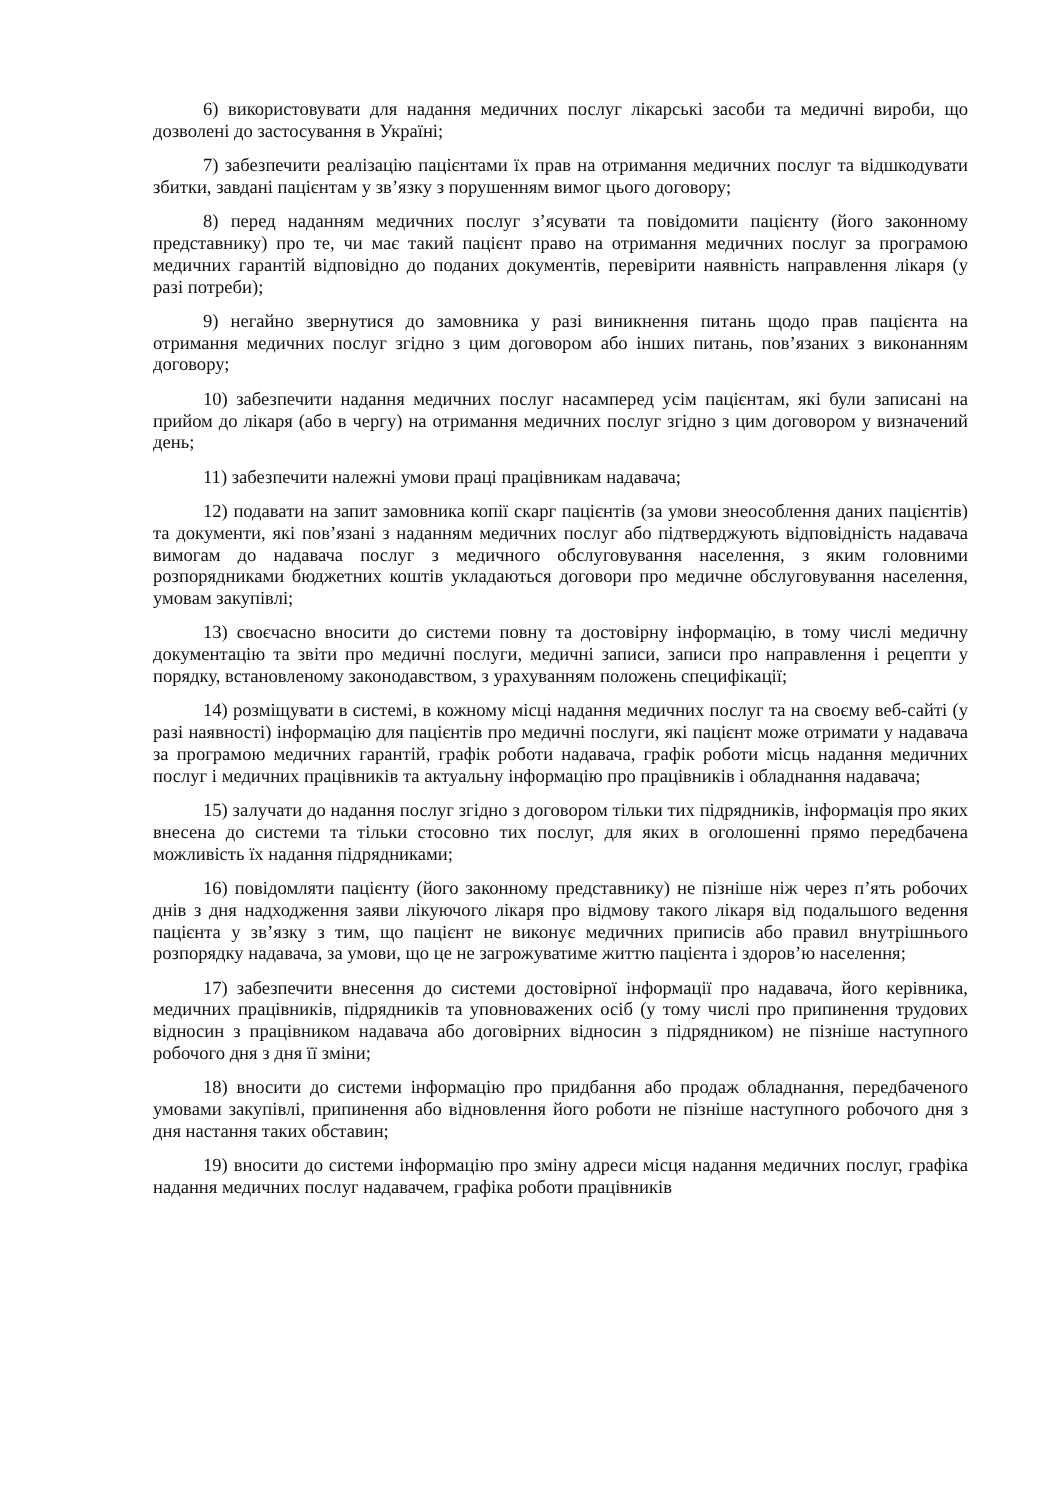6) використовувати для надання медичних послуг лікарські засоби та медичні вироби, що дозволені до застосування в Україні;
7) забезпечити реалізацію пацієнтами їх прав на отримання медичних послуг та відшкодувати збитки, завдані пацієнтам у зв’язку з порушенням вимог цього договору;
8) перед наданням медичних послуг з’ясувати та повідомити пацієнту (його законному представнику) про те, чи має такий пацієнт право на отримання медичних послуг за програмою медичних гарантій відповідно до поданих документів, перевірити наявність направлення лікаря (у разі потреби);
9) негайно звернутися до замовника у разі виникнення питань щодо прав пацієнта на отримання медичних послуг згідно з цим договором або інших питань, пов’язаних з виконанням договору;
10) забезпечити надання медичних послуг насамперед усім пацієнтам, які були записані на прийом до лікаря (або в чергу) на отримання медичних послуг згідно з цим договором у визначений день;
11) забезпечити належні умови праці працівникам надавача;
12) подавати на запит замовника копії скарг пацієнтів (за умови знеособлення даних пацієнтів) та документи, які пов’язані з наданням медичних послуг або підтверджують відповідність надавача вимогам до надавача послуг з медичного обслуговування населення, з яким головними розпорядниками бюджетних коштів укладаються договори про медичне обслуговування населення, умовам закупівлі;
13) своєчасно вносити до системи повну та достовірну інформацію, в тому числі медичну документацію та звіти про медичні послуги, медичні записи, записи про направлення і рецепти у порядку, встановленому законодавством, з урахуванням положень специфікації;
14) розміщувати в системі, в кожному місці надання медичних послуг та на своєму веб-сайті (у разі наявності) інформацію для пацієнтів про медичні послуги, які пацієнт може отримати у надавача за програмою медичних гарантій, графік роботи надавача, графік роботи місць надання медичних послуг і медичних працівників та актуальну інформацію про працівників і обладнання надавача;
15) залучати до надання послуг згідно з договором тільки тих підрядників, інформація про яких внесена до системи та тільки стосовно тих послуг, для яких в оголошенні прямо передбачена можливість їх надання підрядниками;
16) повідомляти пацієнту (його законному представнику) не пізніше ніж через п’ять робочих днів з дня надходження заяви лікуючого лікаря про відмову такого лікаря від подальшого ведення пацієнта у зв’язку з тим, що пацієнт не виконує медичних приписів або правил внутрішнього розпорядку надавача, за умови, що це не загрожуватиме життю пацієнта і здоров’ю населення;
17) забезпечити внесення до системи достовірної інформації про надавача, його керівника, медичних працівників, підрядників та уповноважених осіб (у тому числі про припинення трудових відносин з працівником надавача або договірних відносин з підрядником) не пізніше наступного робочого дня з дня її зміни;
18) вносити до системи інформацію про придбання або продаж обладнання, передбаченого умовами закупівлі, припинення або відновлення його роботи не пізніше наступного робочого дня з дня настання таких обставин;
19) вносити до системи інформацію про зміну адреси місця надання медичних послуг, графіка надання медичних послуг надавачем, графіка роботи працівників